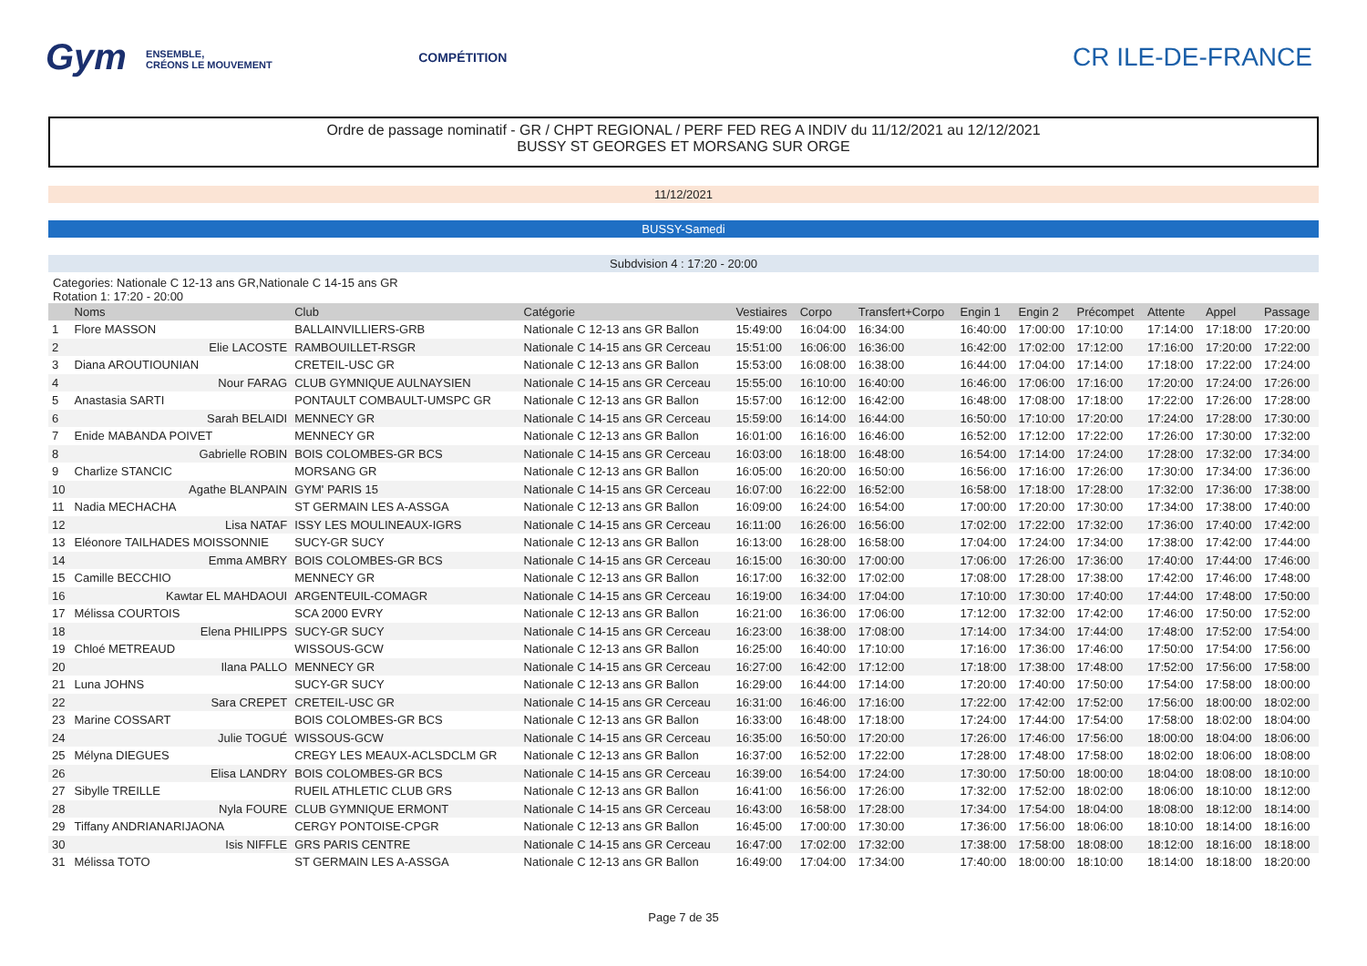Gym ENSEMBLE,
CRÉONS LE MOUVEMENT
COMPÉTITION
CR ILE-DE-FRANCE
Ordre de passage nominatif - GR / CHPT REGIONAL / PERF FED REG A INDIV du 11/12/2021 au 12/12/2021
BUSSY ST GEORGES ET MORSANG SUR ORGE
11/12/2021
BUSSY-Samedi
Subdvision 4 : 17:20 - 20:00
Categories: Nationale C 12-13 ans GR,Nationale C 14-15 ans GR
Rotation 1: 17:20 - 20:00
| | Noms | Club | Catégorie | Vestiaires | Corpo | Transfert+Corpo | Engin 1 | Engin 2 | Précompet | Attente | Appel | Passage |
| --- | --- | --- | --- | --- | --- | --- | --- | --- | --- | --- | --- | --- |
| 1 | Flore MASSON | BALLAINVILLIERS-GRB | Nationale C 12-13 ans GR Ballon | 15:49:00 | 16:04:00 | 16:34:00 | 16:40:00 | 17:00:00 | 17:10:00 | 17:14:00 | 17:18:00 | 17:20:00 |
| 2 | Elie LACOSTE | RAMBOUILLET-RSGR | Nationale C 14-15 ans GR Cerceau | 15:51:00 | 16:06:00 | 16:36:00 | 16:42:00 | 17:02:00 | 17:12:00 | 17:16:00 | 17:20:00 | 17:22:00 |
| 3 | Diana AROUTIOUNIAN | CRETEIL-USC GR | Nationale C 12-13 ans GR Ballon | 15:53:00 | 16:08:00 | 16:38:00 | 16:44:00 | 17:04:00 | 17:14:00 | 17:18:00 | 17:22:00 | 17:24:00 |
| 4 | Nour FARAG | CLUB GYMNIQUE AULNAYSIEN | Nationale C 14-15 ans GR Cerceau | 15:55:00 | 16:10:00 | 16:40:00 | 16:46:00 | 17:06:00 | 17:16:00 | 17:20:00 | 17:24:00 | 17:26:00 |
| 5 | Anastasia SARTI | PONTAULT COMBAULT-UMSPC GR | Nationale C 12-13 ans GR Ballon | 15:57:00 | 16:12:00 | 16:42:00 | 16:48:00 | 17:08:00 | 17:18:00 | 17:22:00 | 17:26:00 | 17:28:00 |
| 6 | Sarah BELAIDI | MENNECY GR | Nationale C 14-15 ans GR Cerceau | 15:59:00 | 16:14:00 | 16:44:00 | 16:50:00 | 17:10:00 | 17:20:00 | 17:24:00 | 17:28:00 | 17:30:00 |
| 7 | Enide MABANDA POIVET | MENNECY GR | Nationale C 12-13 ans GR Ballon | 16:01:00 | 16:16:00 | 16:46:00 | 16:52:00 | 17:12:00 | 17:22:00 | 17:26:00 | 17:30:00 | 17:32:00 |
| 8 | Gabrielle ROBIN | BOIS COLOMBES-GR BCS | Nationale C 14-15 ans GR Cerceau | 16:03:00 | 16:18:00 | 16:48:00 | 16:54:00 | 17:14:00 | 17:24:00 | 17:28:00 | 17:32:00 | 17:34:00 |
| 9 | Charlize STANCIC | MORSANG GR | Nationale C 12-13 ans GR Ballon | 16:05:00 | 16:20:00 | 16:50:00 | 16:56:00 | 17:16:00 | 17:26:00 | 17:30:00 | 17:34:00 | 17:36:00 |
| 10 | Agathe BLANPAIN | GYM' PARIS 15 | Nationale C 14-15 ans GR Cerceau | 16:07:00 | 16:22:00 | 16:52:00 | 16:58:00 | 17:18:00 | 17:28:00 | 17:32:00 | 17:36:00 | 17:38:00 |
| 11 | Nadia MECHACHA | ST GERMAIN LES A-ASSGA | Nationale C 12-13 ans GR Ballon | 16:09:00 | 16:24:00 | 16:54:00 | 17:00:00 | 17:20:00 | 17:30:00 | 17:34:00 | 17:38:00 | 17:40:00 |
| 12 | Lisa NATAF | ISSY LES MOULINEAUX-IGRS | Nationale C 14-15 ans GR Cerceau | 16:11:00 | 16:26:00 | 16:56:00 | 17:02:00 | 17:22:00 | 17:32:00 | 17:36:00 | 17:40:00 | 17:42:00 |
| 13 | Eléonore TAILHADES MOISSONNIE | SUCY-GR SUCY | Nationale C 12-13 ans GR Ballon | 16:13:00 | 16:28:00 | 16:58:00 | 17:04:00 | 17:24:00 | 17:34:00 | 17:38:00 | 17:42:00 | 17:44:00 |
| 14 | Emma AMBRY | BOIS COLOMBES-GR BCS | Nationale C 14-15 ans GR Cerceau | 16:15:00 | 16:30:00 | 17:00:00 | 17:06:00 | 17:26:00 | 17:36:00 | 17:40:00 | 17:44:00 | 17:46:00 |
| 15 | Camille BECCHIO | MENNECY GR | Nationale C 12-13 ans GR Ballon | 16:17:00 | 16:32:00 | 17:02:00 | 17:08:00 | 17:28:00 | 17:38:00 | 17:42:00 | 17:46:00 | 17:48:00 |
| 16 | Kawtar EL MAHDAOUI | ARGENTEUIL-COMAGR | Nationale C 14-15 ans GR Cerceau | 16:19:00 | 16:34:00 | 17:04:00 | 17:10:00 | 17:30:00 | 17:40:00 | 17:44:00 | 17:48:00 | 17:50:00 |
| 17 | Mélissa COURTOIS | SCA 2000 EVRY | Nationale C 12-13 ans GR Ballon | 16:21:00 | 16:36:00 | 17:06:00 | 17:12:00 | 17:32:00 | 17:42:00 | 17:46:00 | 17:50:00 | 17:52:00 |
| 18 | Elena PHILIPPS | SUCY-GR SUCY | Nationale C 14-15 ans GR Cerceau | 16:23:00 | 16:38:00 | 17:08:00 | 17:14:00 | 17:34:00 | 17:44:00 | 17:48:00 | 17:52:00 | 17:54:00 |
| 19 | Chloé METREAUD | WISSOUS-GCW | Nationale C 12-13 ans GR Ballon | 16:25:00 | 16:40:00 | 17:10:00 | 17:16:00 | 17:36:00 | 17:46:00 | 17:50:00 | 17:54:00 | 17:56:00 |
| 20 | Ilana PALLO | MENNECY GR | Nationale C 14-15 ans GR Cerceau | 16:27:00 | 16:42:00 | 17:12:00 | 17:18:00 | 17:38:00 | 17:48:00 | 17:52:00 | 17:56:00 | 17:58:00 |
| 21 | Luna JOHNS | SUCY-GR SUCY | Nationale C 12-13 ans GR Ballon | 16:29:00 | 16:44:00 | 17:14:00 | 17:20:00 | 17:40:00 | 17:50:00 | 17:54:00 | 17:58:00 | 18:00:00 |
| 22 | Sara CREPET | CRETEIL-USC GR | Nationale C 14-15 ans GR Cerceau | 16:31:00 | 16:46:00 | 17:16:00 | 17:22:00 | 17:42:00 | 17:52:00 | 17:56:00 | 18:00:00 | 18:02:00 |
| 23 | Marine COSSART | BOIS COLOMBES-GR BCS | Nationale C 12-13 ans GR Ballon | 16:33:00 | 16:48:00 | 17:18:00 | 17:24:00 | 17:44:00 | 17:54:00 | 17:58:00 | 18:02:00 | 18:04:00 |
| 24 | Julie TOGUÉ | WISSOUS-GCW | Nationale C 14-15 ans GR Cerceau | 16:35:00 | 16:50:00 | 17:20:00 | 17:26:00 | 17:46:00 | 17:56:00 | 18:00:00 | 18:04:00 | 18:06:00 |
| 25 | Mélyna DIEGUES | CREGY LES MEAUX-ACLSDCLM GR | Nationale C 12-13 ans GR Ballon | 16:37:00 | 16:52:00 | 17:22:00 | 17:28:00 | 17:48:00 | 17:58:00 | 18:02:00 | 18:06:00 | 18:08:00 |
| 26 | Elisa LANDRY | BOIS COLOMBES-GR BCS | Nationale C 14-15 ans GR Cerceau | 16:39:00 | 16:54:00 | 17:24:00 | 17:30:00 | 17:50:00 | 18:00:00 | 18:04:00 | 18:08:00 | 18:10:00 |
| 27 | Sibylle TREILLE | RUEIL ATHLETIC CLUB GRS | Nationale C 12-13 ans GR Ballon | 16:41:00 | 16:56:00 | 17:26:00 | 17:32:00 | 17:52:00 | 18:02:00 | 18:06:00 | 18:10:00 | 18:12:00 |
| 28 | Nyla FOURE | CLUB GYMNIQUE ERMONT | Nationale C 14-15 ans GR Cerceau | 16:43:00 | 16:58:00 | 17:28:00 | 17:34:00 | 17:54:00 | 18:04:00 | 18:08:00 | 18:12:00 | 18:14:00 |
| 29 | Tiffany ANDRIANARIJAONA | CERGY PONTOISE-CPGR | Nationale C 12-13 ans GR Ballon | 16:45:00 | 17:00:00 | 17:30:00 | 17:36:00 | 17:56:00 | 18:06:00 | 18:10:00 | 18:14:00 | 18:16:00 |
| 30 | Isis NIFFLE | GRS PARIS CENTRE | Nationale C 14-15 ans GR Cerceau | 16:47:00 | 17:02:00 | 17:32:00 | 17:38:00 | 17:58:00 | 18:08:00 | 18:12:00 | 18:16:00 | 18:18:00 |
| 31 | Mélissa TOTO | ST GERMAIN LES A-ASSGA | Nationale C 12-13 ans GR Ballon | 16:49:00 | 17:04:00 | 17:34:00 | 17:40:00 | 18:00:00 | 18:10:00 | 18:14:00 | 18:18:00 | 18:20:00 |
Page 7 de 35